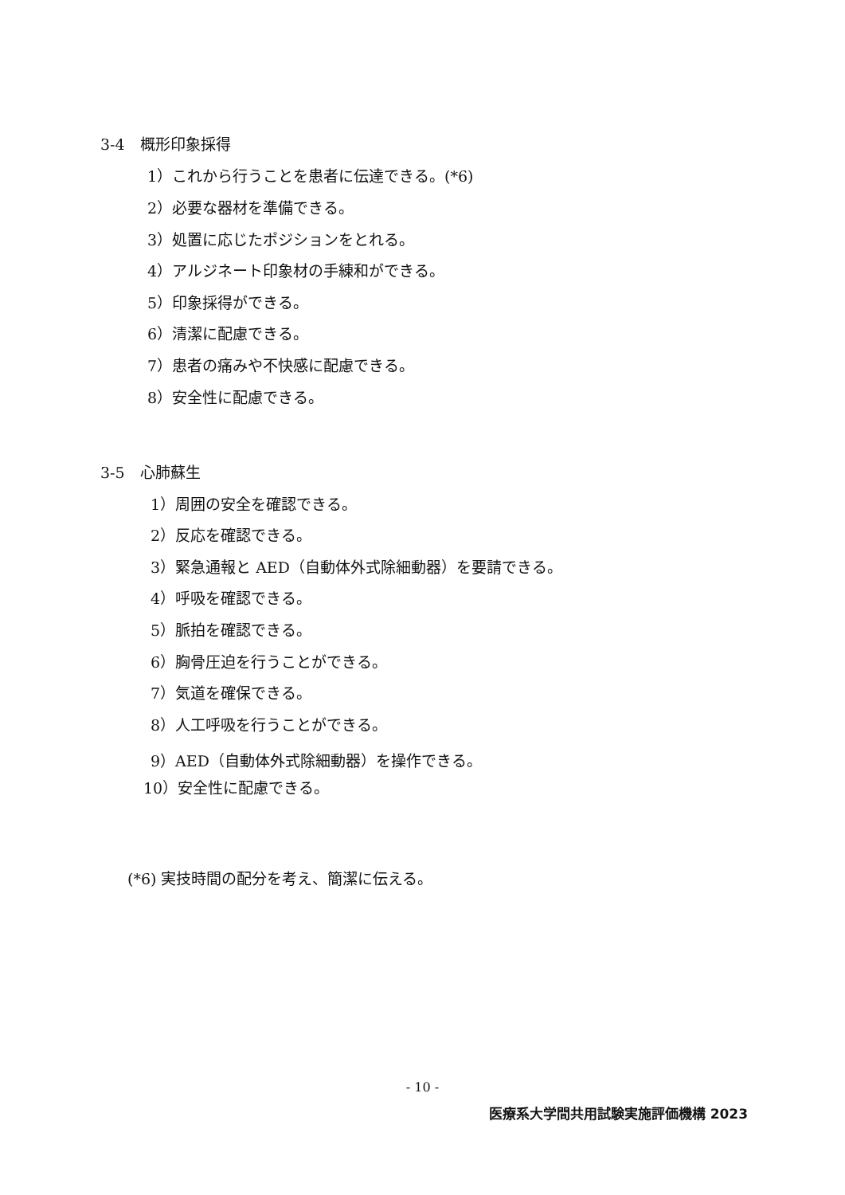3-4　概形印象採得
1）これから行うことを患者に伝達できる。(*6)
2）必要な器材を準備できる。
3）処置に応じたポジションをとれる。
4）アルジネート印象材の手練和ができる。
5）印象採得ができる。
6）清潔に配慮できる。
7）患者の痛みや不快感に配慮できる。
8）安全性に配慮できる。
3-5　心肺蘇生
1）周囲の安全を確認できる。
2）反応を確認できる。
3）緊急通報と AED（自動体外式除細動器）を要請できる。
4）呼吸を確認できる。
5）脈拍を確認できる。
6）胸骨圧迫を行うことができる。
7）気道を確保できる。
8）人工呼吸を行うことができる。
9）AED（自動体外式除細動器）を操作できる。
10）安全性に配慮できる。
(*6) 実技時間の配分を考え、簡潔に伝える。
- 10 -
医療系大学間共用試験実施評価機構 2023